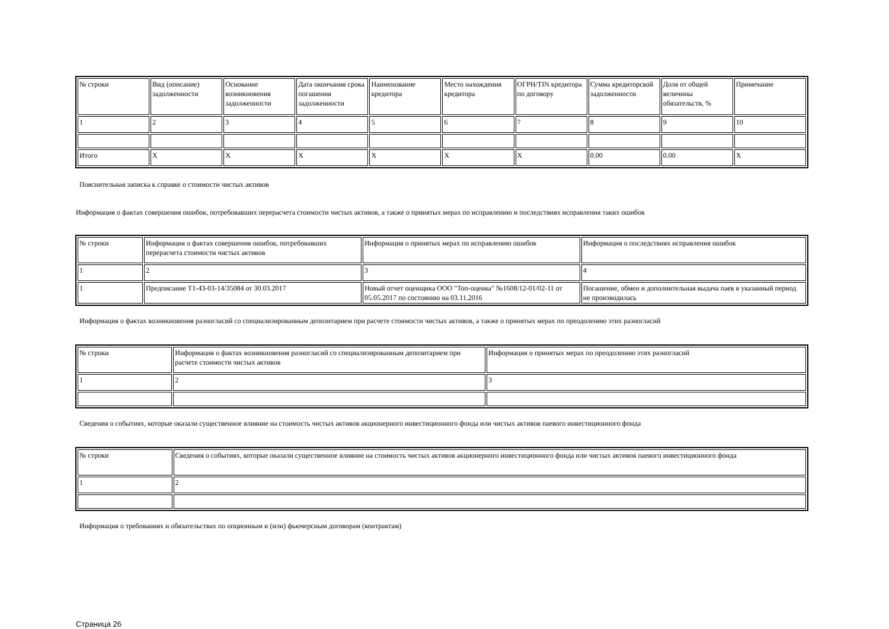| № строки | Вид (описание) задолженности | Основание возникновения задолженности | Дата окончания срока погашения задолженности | Наименование кредитора | Место нахождения кредитора | ОГРН/TIN кредитора по договору | Сумма кредиторской задолженности | Доля от общей величины обязательств, % | Примечание |
| 1 | 2 | 3 | 4 | 5 | 6 | 7 | 8 | 9 | 10 |
| Итого | X | X | X | X | X | X | 0.00 | 0.00 | X |
Пояснительная записка к справке о стоимости чистых активов
Информация о фактах совершения ошибок, потребовавших перерасчета стоимости чистых активов, а также о принятых мерах по исправлению и последствиях исправления таких ошибок
| № строки | Информация о фактах совершения ошибок, потребовавших перерасчета стоимости чистых активов | Информация о принятых мерах по исправлению ошибок | Информация о последствиях исправления ошибок |
| 1 | 2 | 3 | 4 |
| 1 | Предписание Т1-43-03-14/35084 от 30.03.2017 | Новый отчет оценщика ООО "Топ-оценка" №1608/12-01/02-11 от 05.05.2017 по состоянию на 03.11.2016 | Погашение, обмен и дополнительная выдача паев в указанный период не производилась |
Информация о фактах возникновения разногласий со специализированным депозитарием при расчете стоимости чистых активов, а также о принятых мерах по преодолению этих разногласий
| № строки | Информация о фактах возникновения разногласий со специализированным депозитарием при расчете стоимости чистых активов | Информация о принятых мерах по преодолению этих разногласий |
| 1 | 2 | 3 |
Сведения о событиях, которые оказали существенное влияние на стоимость чистых активов акционерного инвестиционного фонда или чистых активов паевого инвестиционного фонда
| № строки | Сведения о событиях, которые оказали существенное влияние на стоимость чистых активов акционерного инвестиционного фонда или чистых активов паевого инвестиционного фонда |
| 1 | 2 |
Информация о требованиях и обязательствах по опционным и (или) фьючерсным договорам (контрактам)
Страница 26